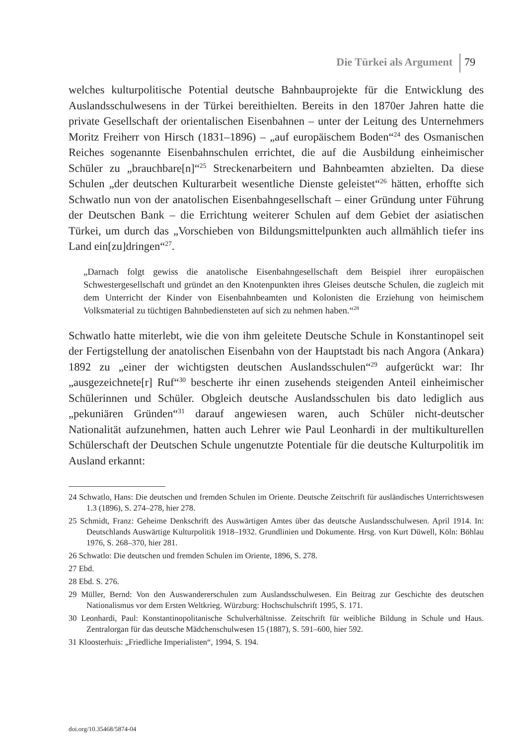Die Türkei als Argument 79
welches kulturpolitische Potential deutsche Bahnbauprojekte für die Entwicklung des Auslandsschulwesens in der Türkei bereithielten. Bereits in den 1870er Jahren hatte die private Gesellschaft der orientalischen Eisenbahnen – unter der Leitung des Unternehmers Moritz Freiherr von Hirsch (1831–1896) – „auf europäischem Boden“<sup>24</sup> des Osmanischen Reiches sogenannte Eisenbahnschulen errichtet, die auf die Ausbildung einheimischer Schüler zu „brauchbare[n]“<sup>25</sup> Streckenarbeitern und Bahnbeamten abzielten. Da diese Schulen „der deutschen Kulturarbeit wesentliche Dienste geleistet“<sup>26</sup> hätten, erhoffte sich Schwatlo nun von der anatolischen Eisenbahngesellschaft – einer Gründung unter Führung der Deutschen Bank – die Errichtung weiterer Schulen auf dem Gebiet der asiatischen Türkei, um durch das „Vorschieben von Bildungsmittelpunkten auch allmählich tiefer ins Land ein[zu]dringen“<sup>27</sup>.
„Darnach folgt gewiss die anatolische Eisenbahngesellschaft dem Beispiel ihrer europäischen Schwestergesellschaft und gründet an den Knotenpunkten ihres Gleises deutsche Schulen, die zugleich mit dem Unterricht der Kinder von Eisenbahnbeamten und Kolonisten die Erziehung von heimischem Volksmaterial zu tüchtigen Bahnbediensteten auf sich zu nehmen haben.“<sup>28</sup>
Schwatlo hatte miterlebt, wie die von ihm geleitete Deutsche Schule in Konstantinopel seit der Fertigstellung der anatolischen Eisenbahn von der Hauptstadt bis nach Angora (Ankara) 1892 zu „einer der wichtigsten deutschen Auslandsschulen“<sup>29</sup> aufgerückt war: Ihr „ausgezeichnete[r] Ruf“<sup>30</sup> bescherte ihr einen zusehends steigenden Anteil einheimischer Schülerinnen und Schüler. Obgleich deutsche Auslandsschulen bis dato lediglich aus „pekuniären Gründen“<sup>31</sup> darauf angewiesen waren, auch Schüler nicht-deutscher Nationalität aufzunehmen, hatten auch Lehrer wie Paul Leonhardi in der multikulturellen Schülerschaft der Deutschen Schule ungenutzte Potentiale für die deutsche Kulturpolitik im Ausland erkannt:
24 Schwatlo, Hans: Die deutschen und fremden Schulen im Oriente. Deutsche Zeitschrift für ausländisches Unterrichtswesen 1.3 (1896), S. 274–278, hier 278.
25 Schmidt, Franz: Geheime Denkschrift des Auswärtigen Amtes über das deutsche Auslandsschulwesen. April 1914. In: Deutschlands Auswärtige Kulturpolitik 1918–1932. Grundlinien und Dokumente. Hrsg. von Kurt Düwell, Köln: Böhlau 1976, S. 268–370, hier 281.
26 Schwatlo: Die deutschen und fremden Schulen im Oriente, 1896, S. 278.
27 Ebd.
28 Ebd. S. 276.
29 Müller, Bernd: Von den Auswandererschulen zum Auslandsschulwesen. Ein Beitrag zur Geschichte des deutschen Nationalismus vor dem Ersten Weltkrieg. Würzburg: Hochschulschrift 1995, S. 171.
30 Leonhardi, Paul: Konstantinopolitanische Schulverhältnisse. Zeitschrift für weibliche Bildung in Schule und Haus. Zentralorgan für das deutsche Mädchenschulwesen 15 (1887), S. 591–600, hier 592.
31 Kloosterhuis: „Friedliche Imperialisten“, 1994, S. 194.
doi.org/10.35468/5874-04